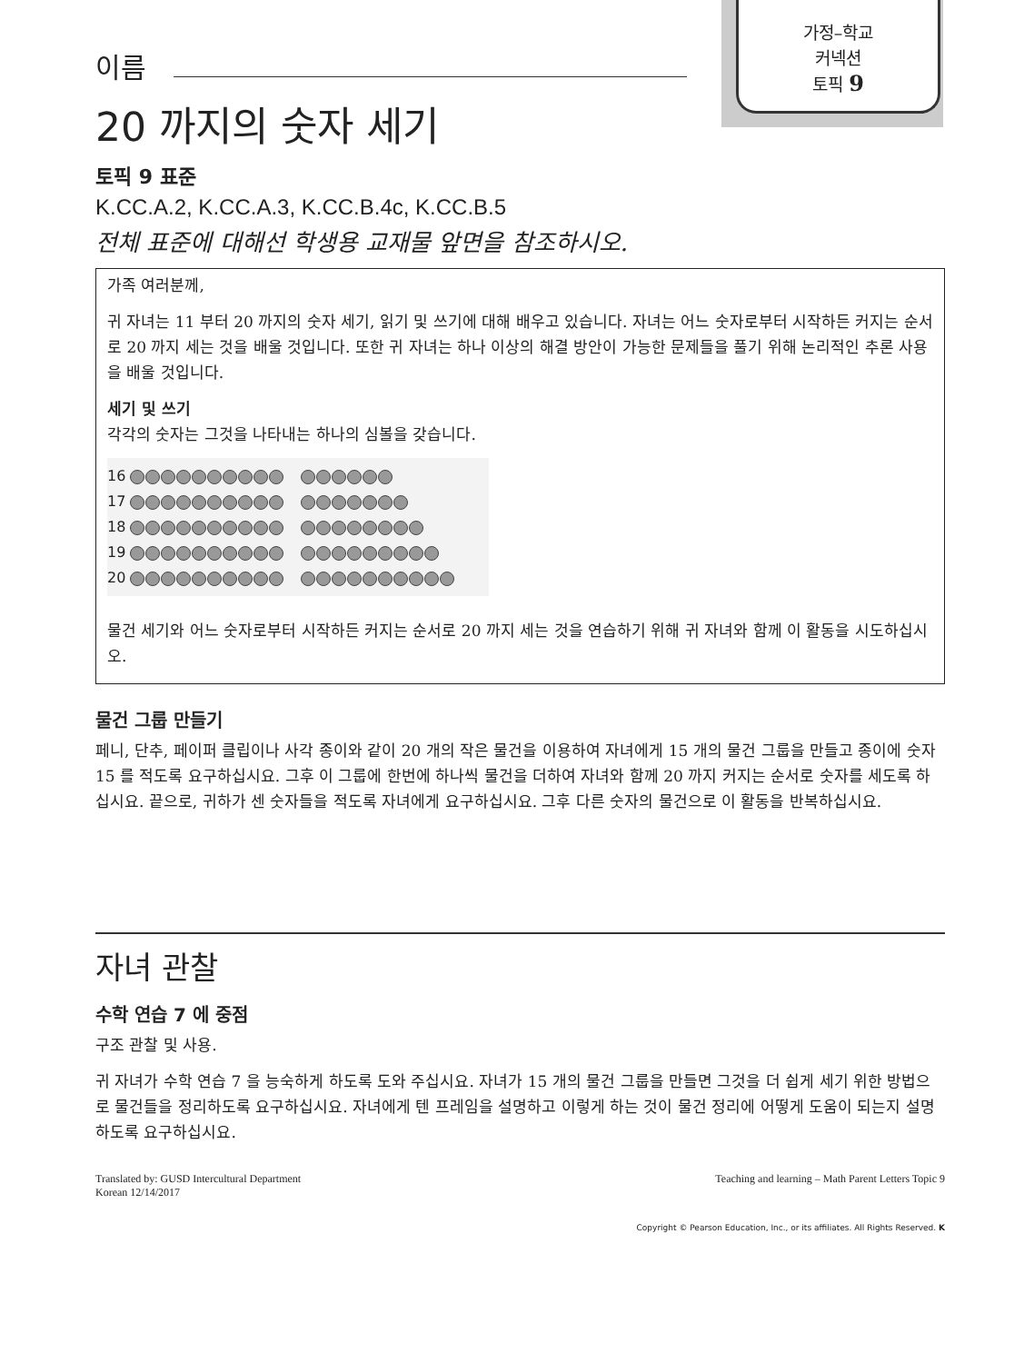가정–학교
커넥션
토픽 9
이름
20 까지의 숫자 세기
토픽 9 표준
K.CC.A.2, K.CC.A.3, K.CC.B.4c, K.CC.B.5
전체 표준에 대해선 학생용 교재물 앞면을 참조하시오.
가족 여러분께,
귀 자녀는 11 부터 20 까지의 숫자 세기, 읽기 및 쓰기에 대해 배우고 있습니다. 자녀는 어느 숫자로부터 시작하든 커지는 순서로 20 까지 세는 것을 배울 것입니다. 또한 귀 자녀는 하나 이상의 해결 방안이 가능한 문제들을 풀기 위해 논리적인 추론 사용을 배울 것입니다.
세기 및 쓰기
각각의 숫자는 그것을 나타내는 하나의 심볼을 갖습니다.
16
17
18
19
20
물건 세기와 어느 숫자로부터 시작하든 커지는 순서로 20 까지 세는 것을 연습하기 위해 귀 자녀와 함께 이 활동을 시도하십시오.
물건 그룹 만들기
페니, 단추, 페이퍼 클립이나 사각 종이와 같이 20 개의 작은 물건을 이용하여 자녀에게 15 개의 물건 그룹을 만들고 종이에 숫자 15 를 적도록 요구하십시요. 그후 이 그룹에 한번에 하나씩 물건을 더하여 자녀와 함께 20 까지 커지는 순서로 숫자를 세도록 하십시요. 끝으로, 귀하가 센 숫자들을 적도록 자녀에게 요구하십시요. 그후 다른 숫자의 물건으로 이 활동을 반복하십시요.
자녀 관찰
수학 연습 7 에 중점
구조 관찰 및 사용.
귀 자녀가 수학 연습 7 을 능숙하게 하도록 도와 주십시요. 자녀가 15 개의 물건 그룹을 만들면 그것을 더 쉽게 세기 위한 방법으로 물건들을 정리하도록 요구하십시요. 자녀에게 텐 프레임을 설명하고 이렇게 하는 것이 물건 정리에 어떻게 도움이 되는지 설명하도록 요구하십시요.
Translated by: GUSD Intercultural Department
Korean 12/14/2017
Teaching and learning – Math Parent Letters Topic 9
Copyright © Pearson Education, Inc., or its affiliates. All Rights Reserved. K